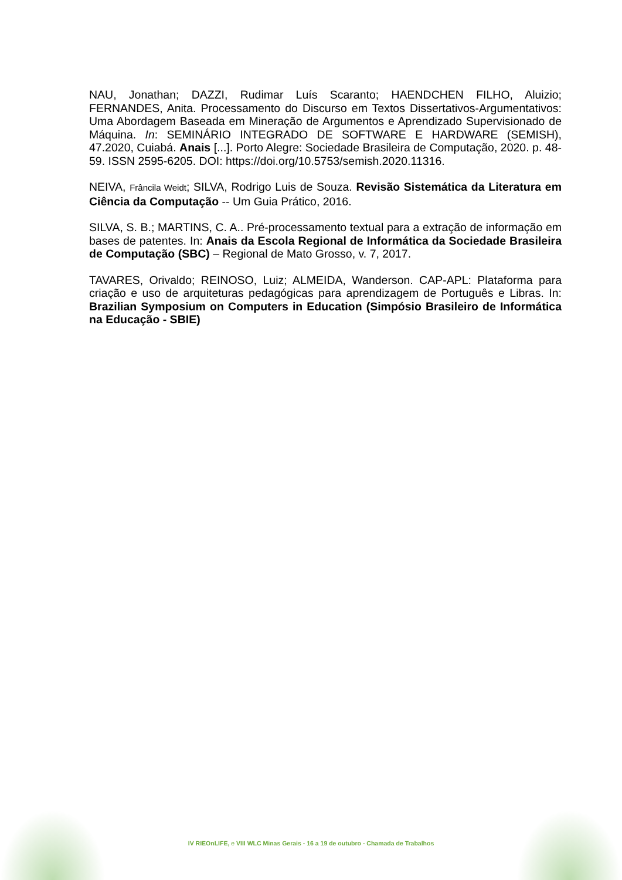NAU, Jonathan; DAZZI, Rudimar Luís Scaranto; HAENDCHEN FILHO, Aluizio; FERNANDES, Anita. Processamento do Discurso em Textos Dissertativos-Argumentativos: Uma Abordagem Baseada em Mineração de Argumentos e Aprendizado Supervisionado de Máquina. In: SEMINÁRIO INTEGRADO DE SOFTWARE E HARDWARE (SEMISH), 47.2020, Cuiabá. Anais [...]. Porto Alegre: Sociedade Brasileira de Computação, 2020. p. 48-59. ISSN 2595-6205. DOI: https://doi.org/10.5753/semish.2020.11316.
NEIVA, Frâncila Weidt; SILVA, Rodrigo Luis de Souza. Revisão Sistemática da Literatura em Ciência da Computação -- Um Guia Prático, 2016.
SILVA, S. B.; MARTINS, C. A.. Pré-processamento textual para a extração de informação em bases de patentes. In: Anais da Escola Regional de Informática da Sociedade Brasileira de Computação (SBC) – Regional de Mato Grosso, v. 7, 2017.
TAVARES, Orivaldo; REINOSO, Luiz; ALMEIDA, Wanderson. CAP-APL: Plataforma para criação e uso de arquiteturas pedagógicas para aprendizagem de Português e Libras. In: Brazilian Symposium on Computers in Education (Simpósio Brasileiro de Informática na Educação - SBIE)
IV RIEOnLIFE, e VIII WLC Minas Gerais - 16 a 19 de outubro - Chamada de Trabalhos